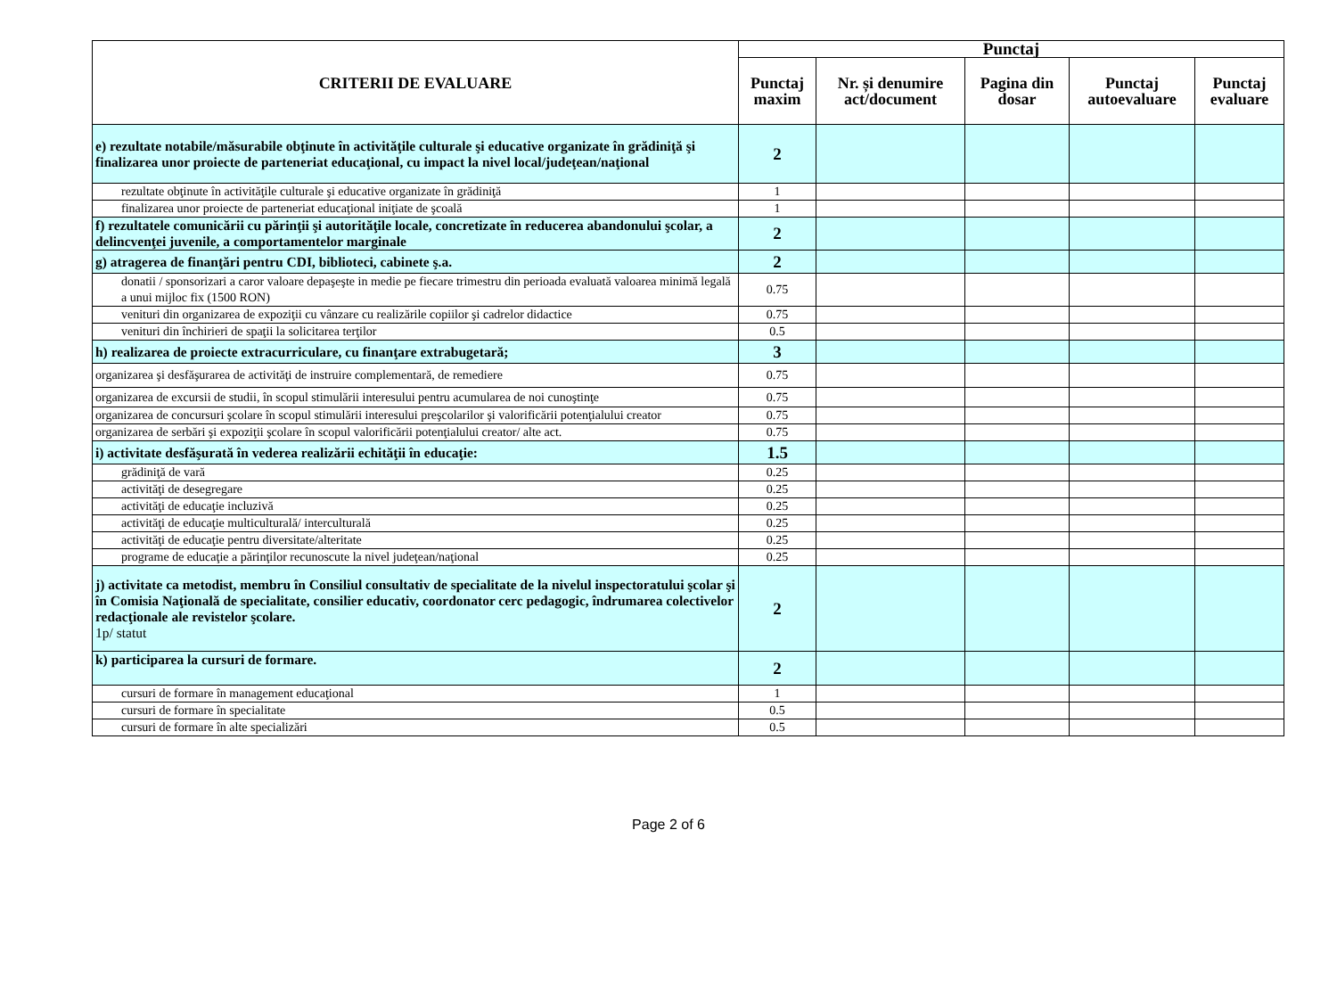| CRITERII DE EVALUARE | Punctaj | | | | |
| --- | --- | --- | --- | --- | --- |
| | Punctaj maxim | Nr. și denumire act/document | Pagina din dosar | Punctaj autoevaluare | Punctaj evaluare |
| e) rezultate notabile/măsurabile obţinute în activităţile culturale şi educative organizate în grădiniţă şi finalizarea unor proiecte de parteneriat educaţional, cu impact la nivel local/judeţean/naţional | 2 | | | | |
| rezultate obţinute în activităţile culturale şi educative organizate în grădiniţă | 1 | | | | |
| finalizarea unor proiecte de parteneriat educaţional iniţiate de şcoală | 1 | | | | |
| f) rezultatele comunicării cu părinţii şi autorităţile locale, concretizate în reducerea abandonului şcolar, a delincvenţei juvenile, a comportamentelor marginale | 2 | | | | |
| g) atragerea de finanţări pentru CDI, biblioteci, cabinete ş.a. | 2 | | | | |
| donatii / sponsorizari a caror valoare depaşeşte in medie pe fiecare trimestru din perioada evaluată valoarea minimă legală a unui mijloc fix (1500 RON) | 0.75 | | | | |
| venituri din organizarea de expoziţii cu vânzare cu realizările copiilor şi cadrelor didactice | 0.75 | | | | |
| venituri din închirieri de spaţii la solicitarea terţilor | 0.5 | | | | |
| h) realizarea de proiecte extracurriculare, cu finanţare extrabugetară; | 3 | | | | |
| organizarea şi desfăşurarea de activităţi de instruire complementară, de remediere | 0.75 | | | | |
| organizarea de excursii de studii, în scopul stimulării interesului pentru acumularea de noi cunoştinţe | 0.75 | | | | |
| organizarea de concursuri şcolare în scopul stimulării interesului preşcolarilor şi valorificării potenţialului creator | 0.75 | | | | |
| organizarea de serbări şi expoziţii şcolare în scopul valorificării potenţialului creator/ alte act. | 0.75 | | | | |
| i) activitate desfăşurată în vederea realizării echităţii în educaţie: | 1.5 | | | | |
| grădiniţă de vară | 0.25 | | | | |
| activităţi de desegregare | 0.25 | | | | |
| activităţi de educaţie incluzivă | 0.25 | | | | |
| activităţi de educaţie multiculturală/ interculturală | 0.25 | | | | |
| activităţi de educaţie pentru diversitate/alteritate | 0.25 | | | | |
| programe de educaţie a părinţilor recunoscute la nivel judeţean/naţional | 0.25 | | | | |
| j) activitate ca metodist, membru în Consiliul consultativ de specialitate de la nivelul inspectoratului şcolar şi în Comisia Naţională de specialitate, consilier educativ, coordonator cerc pedagogic, îndrumarea colectivelor redacţionale ale revistelor şcolare. 1p/ statut | 2 | | | | |
| k) participarea la cursuri de formare. | 2 | | | | |
| cursuri de formare în management educaţional | 1 | | | | |
| cursuri de formare în specialitate | 0.5 | | | | |
| cursuri de formare în alte specializări | 0.5 | | | | |
Page 2 of 6